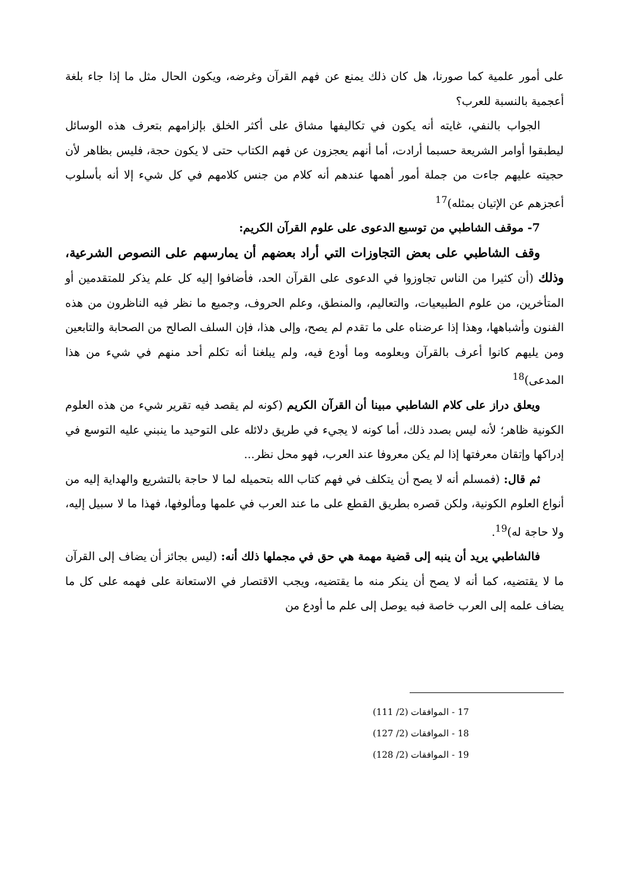على أمور علمية كما صورنا، هل كان ذلك يمنع عن فهم القرآن وغرضه، ويكون الحال مثل ما إذا جاء بلغة أعجمية بالنسبة للعرب؟
الجواب بالنفي، غايته أنه يكون في تكاليفها مشاق على أكثر الخلق بإلزامهم بتعرف هذه الوسائل ليطبقوا أوامر الشريعة حسبما أرادت، أما أنهم يعجزون عن فهم الكتاب حتى لا يكون حجة، فليس بظاهر لأن حجيته عليهم جاءت من جملة أمور أهمها عندهم أنه كلام من جنس كلامهم في كل شيء إلا أنه بأسلوب أعجزهم عن الإتيان بمثله)<sup>17</sup>
7- موقف الشاطبي من توسيع الدعوى على علوم القرآن الكريم:
وقف الشاطبي على بعض التجاوزات التي أراد بعضهم أن يمارسهم على النصوص الشرعية، وذلك (أن كثيرا من الناس تجاوزوا في الدعوى على القرآن الحد، فأضافوا إليه كل علم يذكر للمتقدمين أو المتأخرين، من علوم الطبيعيات، والتعاليم، والمنطق، وعلم الحروف، وجميع ما نظر فيه الناظرون من هذه الفنون وأشباهها، وهذا إذا عرضناه على ما تقدم لم يصح، وإلى هذا، فإن السلف الصالح من الصحابة والتابعين ومن يليهم كانوا أعرف بالقرآن وبعلومه وما أودع فيه، ولم يبلغنا أنه تكلم أحد منهم في شيء من هذا المدعى)<sup>18</sup>
ويعلق دراز على كلام الشاطبي مبينا أن القرآن الكريم (كونه لم يقصد فيه تقرير شيء من هذه العلوم الكونية ظاهر؛ لأنه ليس بصدد ذلك، أما كونه لا يجيء في طريق دلائله على التوحيد ما ينبني عليه التوسع في إدراكها وإتقان معرفتها إذا لم يكن معروفا عند العرب، فهو محل نظر...
ثم قال: (فمسلم أنه لا يصح أن يتكلف في فهم كتاب الله بتحميله لما لا حاجة بالتشريع والهداية إليه من أنواع العلوم الكونية، ولكن قصره بطريق القطع على ما عند العرب في علمها ومألوفها، فهذا ما لا سبيل إليه، ولا حاجة له)<sup>19</sup>.
فالشاطبي يريد أن ينبه إلى قضية مهمة هي حق في مجملها ذلك أنه: (ليس بجائز أن يضاف إلى القرآن ما لا يقتضيه، كما أنه لا يصح أن ينكر منه ما يقتضيه، ويجب الاقتصار في الاستعانة على فهمه على كل ما يضاف علمه إلى العرب خاصة فبه يوصل إلى علم ما أودع من
17 - الموافقات (2/ 111)
18 - الموافقات (2/ 127)
19 - الموافقات (2/ 128)